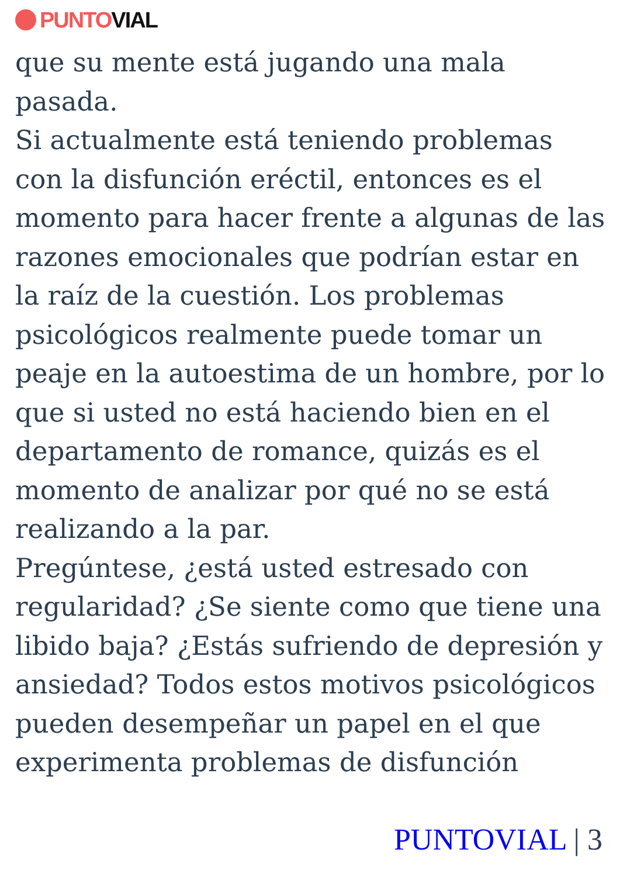PUNTO VIAL
que su mente está jugando una mala pasada.
Si actualmente está teniendo problemas con la disfunción eréctil, entonces es el momento para hacer frente a algunas de las razones emocionales que podrían estar en la raíz de la cuestión. Los problemas psicológicos realmente puede tomar un peaje en la autoestima de un hombre, por lo que si usted no está haciendo bien en el departamento de romance, quizás es el momento de analizar por qué no se está realizando a la par.
Pregúntese, ¿está usted estresado con regularidad? ¿Se siente como que tiene una libido baja? ¿Estás sufriendo de depresión y ansiedad? Todos estos motivos psicológicos pueden desempeñar un papel en el que experimenta problemas de disfunción
PUNTOVIAL | 3